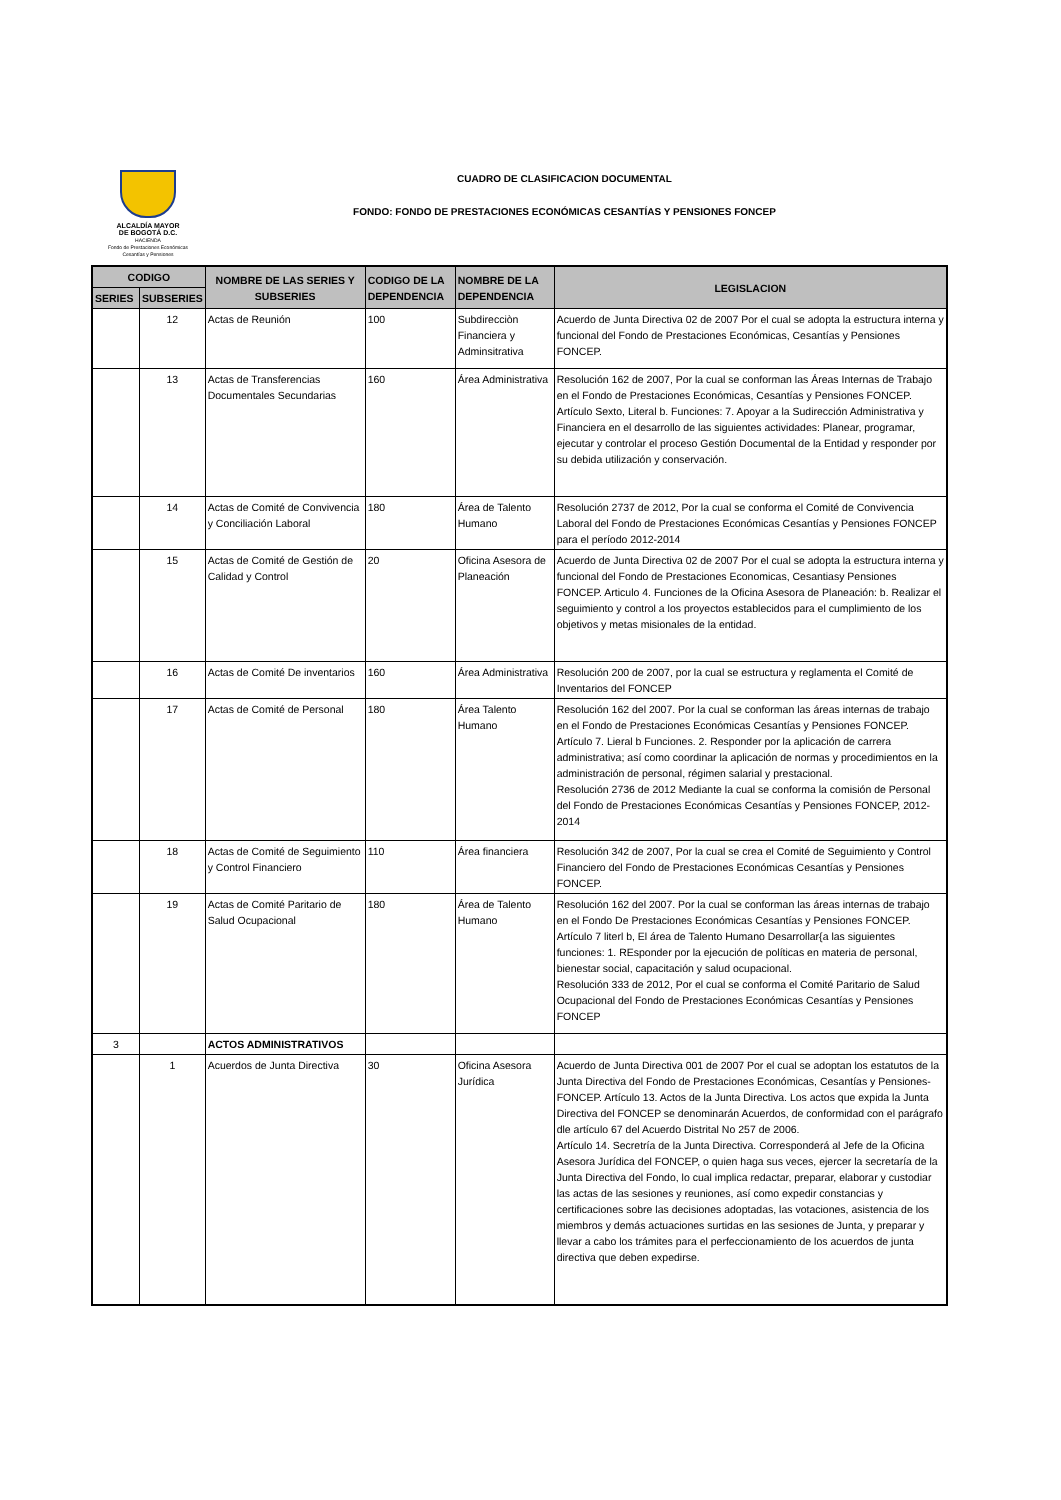ALCALDÍA MAYOR
DE BOGOTÁ D.C.
HACIENDA
Fondo de Prestaciones Económicas
Cesantías y Pensiones
CUADRO DE CLASIFICACION DOCUMENTAL
FONDO: FONDO DE PRESTACIONES ECONÓMICAS CESANTÍAS Y PENSIONES FONCEP
| CODIGO | | NOMBRE DE LAS SERIES Y SUBSERIES | CODIGO DE LA DEPENDENCIA | NOMBRE DE LA DEPENDENCIA | LEGISLACION |
| --- | --- | --- | --- | --- | --- |
| SERIES | SUBSERIES | | | | |
| | 12 | Actas de Reunión | 100 | Subdirecciòn Financiera y Adminsitrativa | Acuerdo de Junta Directiva 02 de 2007 Por el cual se adopta la estructura interna y funcional del Fondo de Prestaciones Económicas, Cesantías y Pensiones FONCEP. |
| | 13 | Actas de Transferencias Documentales Secundarias | 160 | Área Administrativa | Resolución 162 de 2007, Por la cual se conforman las Áreas Internas de Trabajo en el Fondo de Prestaciones Económicas, Cesantías y Pensiones FONCEP. Artículo Sexto, Literal b. Funciones: 7. Apoyar a la Sudirección Administrativa y Financiera en el desarrollo de las siguientes actividades: Planear, programar, ejecutar y controlar el proceso Gestión Documental de la Entidad y responder por su debida utilización y conservación. |
| | 14 | Actas de Comité de Convivencia y Conciliación Laboral | 180 | Área de Talento Humano | Resolución 2737 de 2012, Por la cual se conforma el Comité de Convivencia Laboral del Fondo de Prestaciones Económicas Cesantías y Pensiones FONCEP para el período 2012-2014 |
| | 15 | Actas de Comité de Gestión de Calidad y Control | 20 | Oficina Asesora de Planeación | Acuerdo de Junta Directiva 02 de 2007 Por el cual se adopta la estructura interna y funcional del Fondo de Prestaciones Economicas, Cesantiasy Pensiones FONCEP. Articulo 4. Funciones de la Oficina Asesora de Planeación: b. Realizar el seguimiento y control a los proyectos establecidos para el cumplimiento de los objetivos y metas misionales de la entidad. |
| | 16 | Actas de Comité De inventarios | 160 | Área Administrativa | Resolución 200 de 2007, por la cual se estructura y reglamenta el Comité de Inventarios del FONCEP |
| | 17 | Actas de Comité de Personal | 180 | Área Talento Humano | Resolución 162 del 2007. Por la cual se conforman las áreas internas de trabajo en el Fondo de Prestaciones Económicas Cesantías y Pensiones FONCEP. Artículo 7. Lieral b Funciones. 2. Responder por la aplicación de carrera administrativa; así como coordinar la aplicación de normas y procedimientos en la administración de personal, régimen salarial y prestacional. Resolución 2736 de 2012 Mediante la cual se conforma la comisión de Personal del Fondo de Prestaciones Económicas Cesantías y Pensiones FONCEP, 2012-2014 |
| | 18 | Actas de Comité de Seguimiento y Control Financiero | 110 | Área financiera | Resolución 342 de 2007, Por la cual se crea el Comité de Seguimiento y Control Financiero del Fondo de Prestaciones Económicas Cesantías y Pensiones FONCEP. |
| | 19 | Actas de Comité Paritario de Salud Ocupacional | 180 | Área de Talento Humano | Resolución 162 del 2007. Por la cual se conforman las áreas internas de trabajo en el Fondo De Prestaciones Económicas Cesantías y Pensiones FONCEP. Artículo 7 literl b, El área de Talento Humano Desarrollar{a las siguientes funciones: 1. REsponder por la ejecución de políticas en materia de personal, bienestar social, capacitación y salud ocupacional. Resolución 333 de 2012, Por el cual se conforma el Comité Paritario de Salud Ocupacional del Fondo de Prestaciones Económicas Cesantías y Pensiones FONCEP |
| 3 | | ACTOS ADMINISTRATIVOS | | | |
| | 1 | Acuerdos de Junta Directiva | 30 | Oficina Asesora Jurídica | Acuerdo de Junta Directiva 001 de 2007 Por el cual se adoptan los estatutos de la Junta Directiva del Fondo de Prestaciones Económicas, Cesantías y Pensiones-FONCEP. Artículo 13. Actos de la Junta Directiva. Los actos que expida la Junta Directiva del FONCEP se denominarán Acuerdos, de conformidad con el parágrafo dle artículo 67 del Acuerdo Distrital No 257 de 2006. Artículo 14. Secretría de la Junta Directiva. Corresponderá al Jefe de la Oficina Asesora Jurídica del FONCEP, o quien haga sus veces, ejercer la secretaría de la Junta Directiva del Fondo, lo cual implica redactar, preparar, elaborar y custodiar las actas de las sesiones y reuniones, así como expedir constancias y certificaciones sobre las decisiones adoptadas, las votaciones, asistencia de los miembros y demás actuaciones surtidas en las sesiones de Junta, y preparar y llevar a cabo los trámites para el perfeccionamiento de los acuerdos de junta directiva que deben expedirse. |